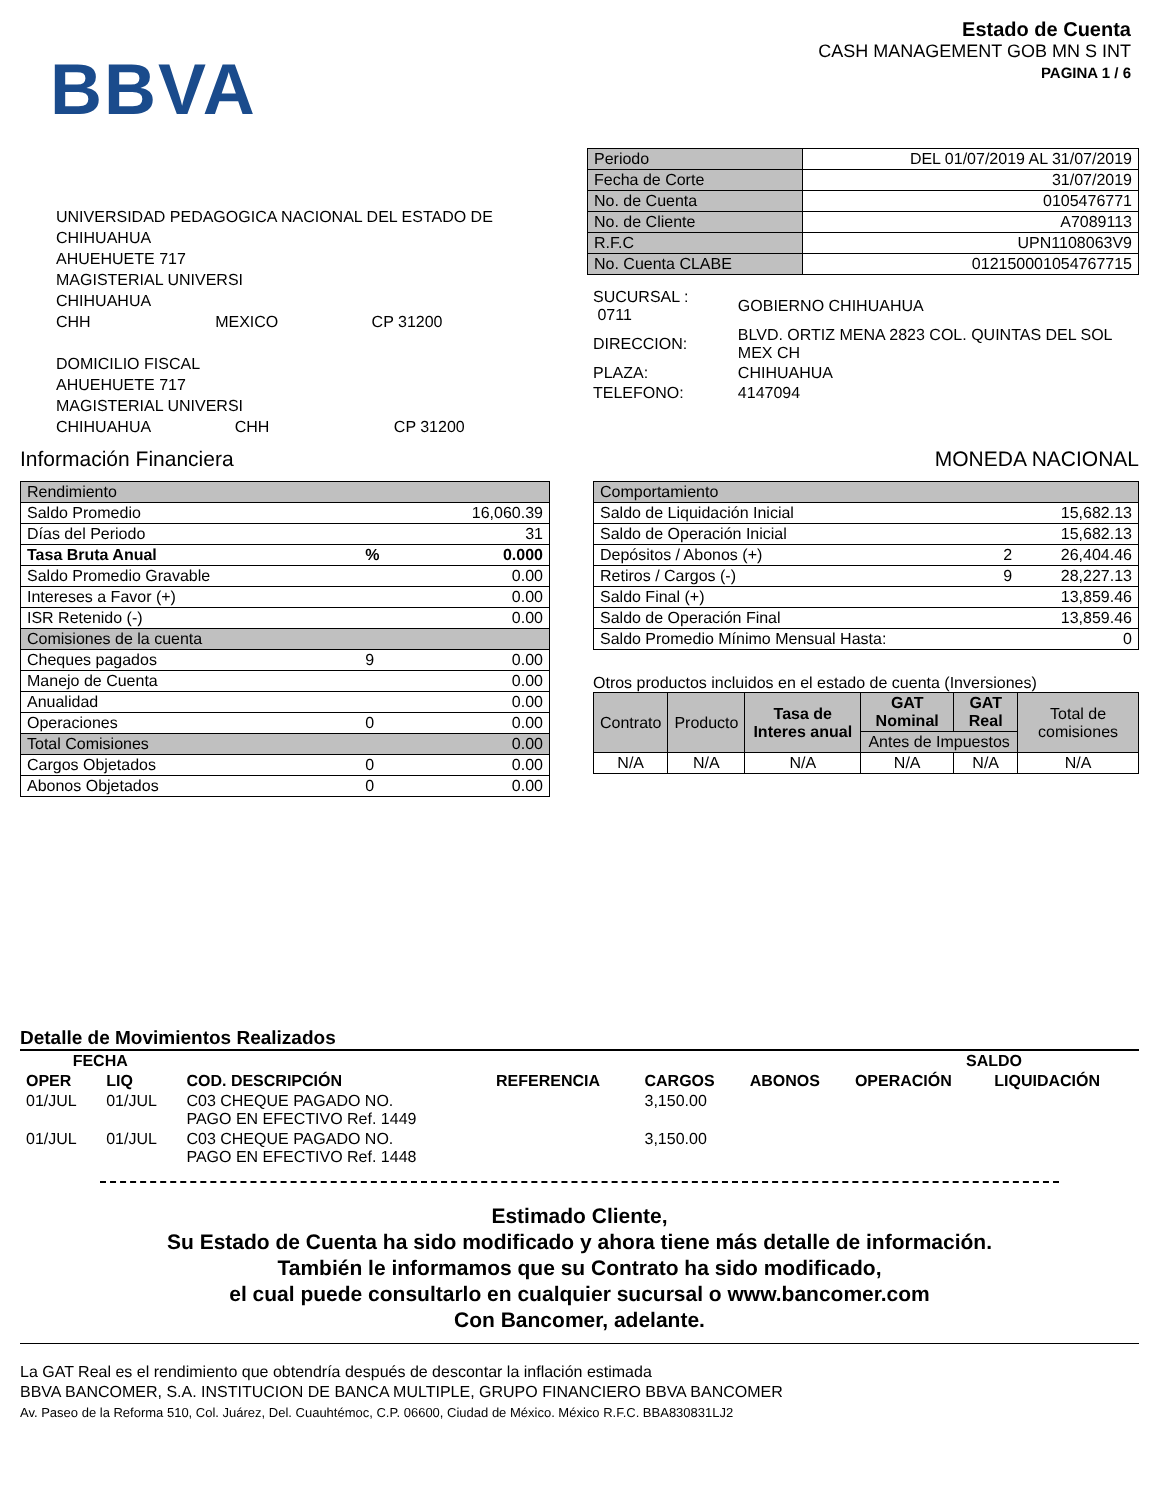BBVA
Estado de Cuenta
CASH MANAGEMENT GOB MN S INT
PAGINA 1 / 6
UNIVERSIDAD PEDAGOGICA NACIONAL DEL ESTADO DE
CHIHUAHUA
AHUEHUETE 717
MAGISTERIAL UNIVERSI
CHIHUAHUA
CHH MEXICO CP 31200
DOMICILIO FISCAL
AHUEHUETE 717
MAGISTERIAL UNIVERSI
CHIHUAHUA CHH CP 31200
| Periodo | DEL 01/07/2019 AL 31/07/2019 |
| Fecha de Corte | 31/07/2019 |
| No. de Cuenta | 0105476771 |
| No. de Cliente | A7089113 |
| R.F.C | UPN1108063V9 |
| No. Cuenta CLABE | 012150001054767715 |
| SUCURSAL : 0711 | GOBIERNO CHIHUAHUA |
| DIRECCION: | BLVD. ORTIZ MENA 2823 COL. QUINTAS DEL SOL MEX CH |
| PLAZA: | CHIHUAHUA |
| TELEFONO: | 4147094 |
Información Financiera MONEDA NACIONAL
| Rendimiento | | |
| Saldo Promedio | | 16,060.39 |
| Días del Periodo | | 31 |
| Tasa Bruta Anual | % | 0.000 |
| Saldo Promedio Gravable | | 0.00 |
| Intereses a Favor (+) | | 0.00 |
| ISR Retenido (-) | | 0.00 |
| Comisiones de la cuenta | | |
| Cheques pagados | 9 | 0.00 |
| Manejo de Cuenta | | 0.00 |
| Anualidad | | 0.00 |
| Operaciones | 0 | 0.00 |
| Total Comisiones | | 0.00 |
| Cargos Objetados | 0 | 0.00 |
| Abonos Objetados | 0 | 0.00 |
| Comportamiento | | |
| Saldo de Liquidación Inicial | | 15,682.13 |
| Saldo de Operación Inicial | | 15,682.13 |
| Depósitos / Abonos (+) | 2 | 26,404.46 |
| Retiros / Cargos (-) | 9 | 28,227.13 |
| Saldo Final (+) | | 13,859.46 |
| Saldo de Operación Final | | 13,859.46 |
| Saldo Promedio Mínimo Mensual Hasta: | | 0 |
Otros productos incluidos en el estado de cuenta (Inversiones)
| Contrato | Producto | Tasa de Interes anual | GAT Nominal | GAT Real | Total de comisiones |
| | | | Antes de Impuestos | | |
| N/A | N/A | N/A | N/A | N/A | N/A |
Detalle de Movimientos Realizados
| FECHA | | | | | | SALDO | |
| --- | --- | --- | --- | --- | --- | --- | --- |
| OPER | LIQ | COD. DESCRIPCIÓN | REFERENCIA | CARGOS | ABONOS | OPERACIÓN | LIQUIDACIÓN |
| 01/JUL | 01/JUL | C03 CHEQUE PAGADO NO. PAGO EN EFECTIVO Ref. 1449 | | 3,150.00 | | | |
| 01/JUL | 01/JUL | C03 CHEQUE PAGADO NO. PAGO EN EFECTIVO Ref. 1448 | | 3,150.00 | | | |
Estimado Cliente,
Su Estado de Cuenta ha sido modificado y ahora tiene más detalle de información.
También le informamos que su Contrato ha sido modificado,
el cual puede consultarlo en cualquier sucursal o www.bancomer.com
Con Bancomer, adelante.
La GAT Real es el rendimiento que obtendría después de descontar la inflación estimada
BBVA BANCOMER, S.A. INSTITUCION DE BANCA MULTIPLE, GRUPO FINANCIERO BBVA BANCOMER
Av. Paseo de la Reforma 510, Col. Juárez, Del. Cuauhtémoc, C.P. 06600, Ciudad de México. México R.F.C. BBA830831LJ2